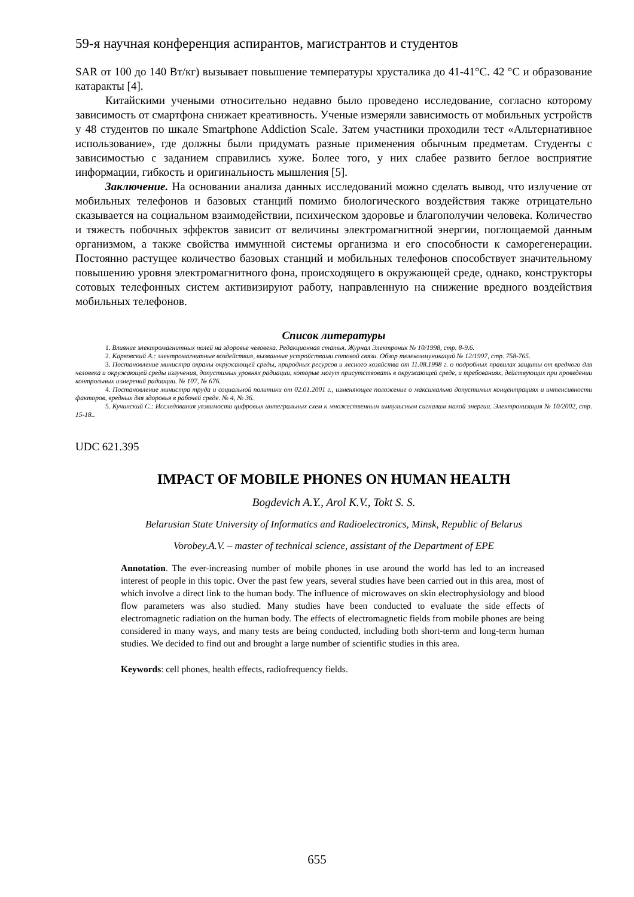59-я научная конференция аспирантов, магистрантов и студентов
SAR от 100 до 140 Вт/кг) вызывает повышение температуры хрусталика до 41-41°С. 42 °С и образование катаракты [4].
Китайскими учеными относительно недавно было проведено исследование, согласно которому зависимость от смартфона снижает креативность. Ученые измеряли зависимость от мобильных устройств у 48 студентов по шкале Smartphone Addiction Scale. Затем участники проходили тест «Альтернативное использование», где должны были придумать разные применения обычным предметам. Студенты с зависимостью с заданием справились хуже. Более того, у них слабее развито беглое восприятие информации, гибкость и оригинальность мышления [5].
Заключение. На основании анализа данных исследований можно сделать вывод, что излучение от мобильных телефонов и базовых станций помимо биологического воздействия также отрицательно сказывается на социальном взаимодействии, психическом здоровье и благополучии человека. Количество и тяжесть побочных эффектов зависит от величины электромагнитной энергии, поглощаемой данным организмом, а также свойства иммунной системы организма и его способности к саморегенерации. Постоянно растущее количество базовых станций и мобильных телефонов способствует значительному повышению уровня электромагнитного фона, происходящего в окружающей среде, однако, конструкторы сотовых телефонных систем активизируют работу, направленную на снижение вредного воздействия мобильных телефонов.
Список литературы
1. Влияние электромагнитных полей на здоровье человека. Редакционная статья. Журнал Электроник № 10/1998, стр. 8-9.6.
2. Карвовский А.: электромагнитные воздействия, вызванные устройствами сотовой связи. Обзор телекоммуникаций № 12/1997, стр. 758-765.
3. Постановление министра охраны окружающей среды, природных ресурсов и лесного хозяйства от 11.08.1998 г. о подробных правилах защиты от вредного для человека и окружающей среды излучения, допустимых уровнях радиации, которые могут присутствовать в окружающей среде, и требованиях, действующих при проведении контрольных измерений радиации. № 107, № 676.
4. Постановление министра труда и социальной политики от 02.01.2001 г., изменяющее положение о максимально допустимых концентрациях и интенсивности факторов, вредных для здоровья в рабочей среде. № 4, № 36.
5. Кучинский С.: Исследования уязвимости цифровых интегральных схем к множественным импульсным сигналам малой энергии. Электронизация № 10/2002, стр. 15-18..
UDC 621.395
IMPACT OF MOBILE PHONES ON HUMAN HEALTH
Bogdevich A.Y., Arol K.V., Tokt S. S.
Belarusian State University of Informatics and Radioelectronics, Minsk, Republic of Belarus
Vorobey.A.V. – master of technical science, assistant of the Department of EPE
Annotation. The ever-increasing number of mobile phones in use around the world has led to an increased interest of people in this topic. Over the past few years, several studies have been carried out in this area, most of which involve a direct link to the human body. The influence of microwaves on skin electrophysiology and blood flow parameters was also studied. Many studies have been conducted to evaluate the side effects of electromagnetic radiation on the human body. The effects of electromagnetic fields from mobile phones are being considered in many ways, and many tests are being conducted, including both short-term and long-term human studies. We decided to find out and brought a large number of scientific studies in this area.
Keywords: cell phones, health effects, radiofrequency fields.
655